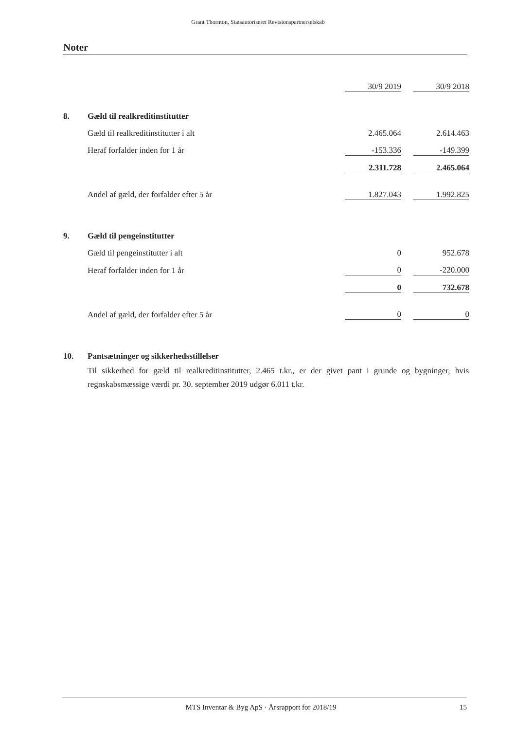Grant Thornton, Statsautoriseret Revisionspartnerselskab
Noter
| | | 30/9 2019 | | 30/9 2018 |
| 8. | Gæld til realkreditinstitutter | | | |
| | Gæld til realkreditinstitutter i alt | 2.465.064 | | 2.614.463 |
| | Heraf forfalder inden for 1 år | -153.336 | | -149.399 |
| | | 2.311.728 | | 2.465.064 |
| | Andel af gæld, der forfalder efter 5 år | 1.827.043 | | 1.992.825 |
| 9. | Gæld til pengeinstitutter | | | |
| | Gæld til pengeinstitutter i alt | 0 | | 952.678 |
| | Heraf forfalder inden for 1 år | 0 | | -220.000 |
| | | 0 | | 732.678 |
| | Andel af gæld, der forfalder efter 5 år | 0 | | 0 |
| 10. | Pantsætninger og sikkerhedsstillelser | | | |
Til sikkerhed for gæld til realkreditinstitutter, 2.465 t.kr., er der givet pant i grunde og bygninger, hvis regnskabsmæssige værdi pr. 30. september 2019 udgør 6.011 t.kr.
MTS Inventar & Byg ApS · Årsrapport for 2018/19 15